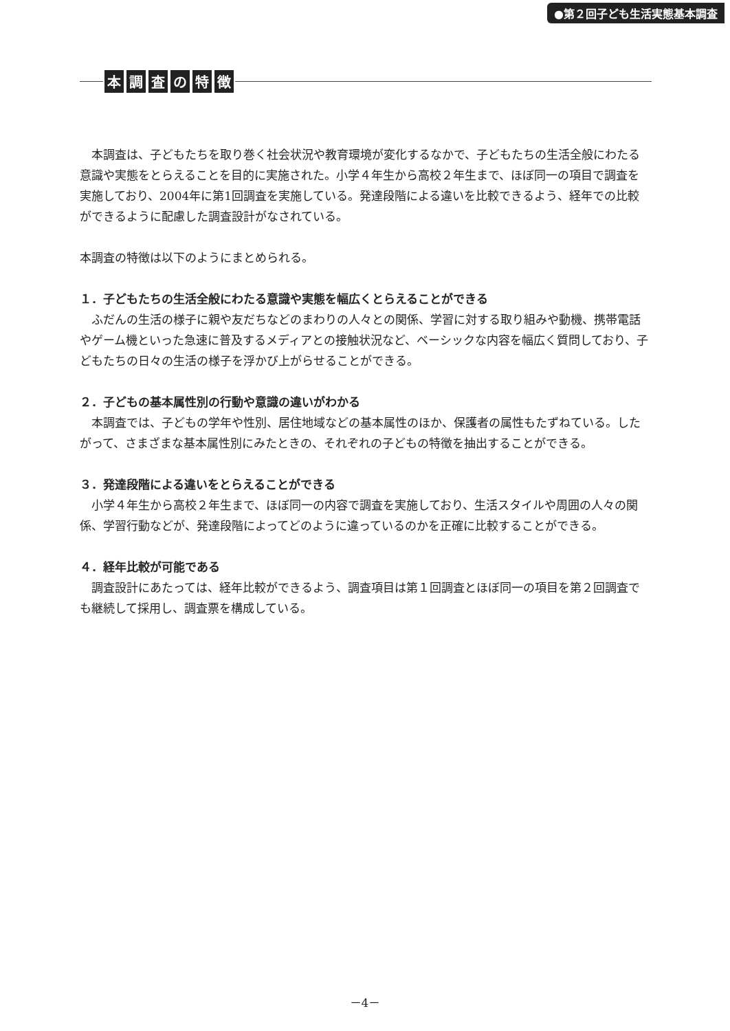●第２回子ども生活実態基本調査
本調査の特徴
本調査は、子どもたちを取り巻く社会状況や教育環境が変化するなかで、子どもたちの生活全般にわたる意識や実態をとらえることを目的に実施された。小学４年生から高校２年生まで、ほぼ同一の項目で調査を実施しており、2004年に第1回調査を実施している。発達段階による違いを比較できるよう、経年での比較ができるように配慮した調査設計がなされている。
本調査の特徴は以下のようにまとめられる。
１．子どもたちの生活全般にわたる意識や実態を幅広くとらえることができる
ふだんの生活の様子に親や友だちなどのまわりの人々との関係、学習に対する取り組みや動機、携帯電話やゲーム機といった急速に普及するメディアとの接触状況など、ベーシックな内容を幅広く質問しており、子どもたちの日々の生活の様子を浮かび上がらせることができる。
２．子どもの基本属性別の行動や意識の違いがわかる
本調査では、子どもの学年や性別、居住地域などの基本属性のほか、保護者の属性もたずねている。したがって、さまざまな基本属性別にみたときの、それぞれの子どもの特徴を抽出することができる。
３．発達段階による違いをとらえることができる
小学４年生から高校２年生まで、ほぼ同一の内容で調査を実施しており、生活スタイルや周囲の人々の関係、学習行動などが、発達段階によってどのように違っているのかを正確に比較することができる。
４．経年比較が可能である
調査設計にあたっては、経年比較ができるよう、調査項目は第１回調査とほぼ同一の項目を第２回調査でも継続して採用し、調査票を構成している。
－4－